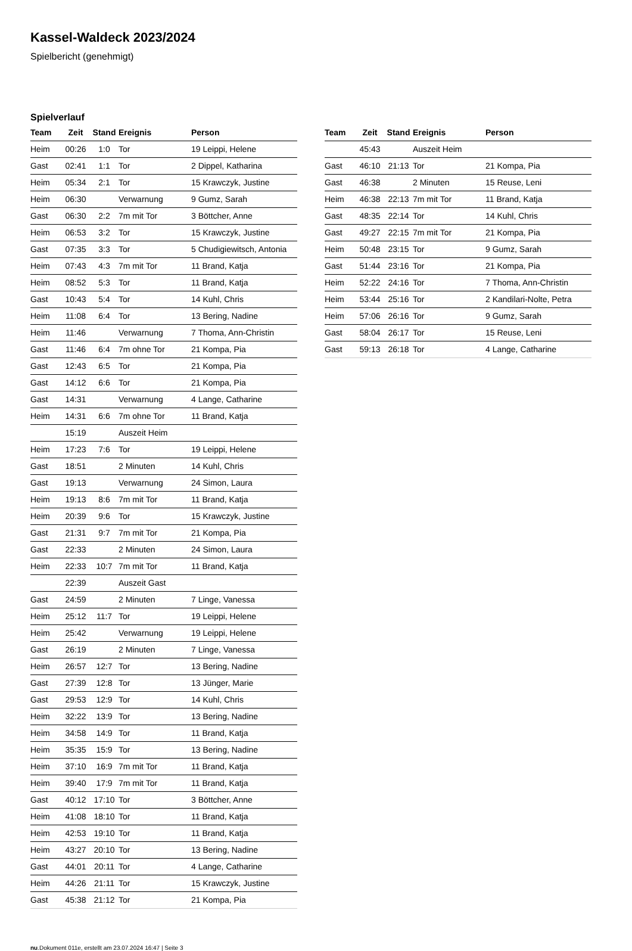Kassel-Waldeck 2023/2024
Spielbericht (genehmigt)
Spielverlauf
| Team | Zeit | Stand | Ereignis | Person |
| --- | --- | --- | --- | --- |
| Heim | 00:26 | 1:0 | Tor | 19 Leippi, Helene |
| Gast | 02:41 | 1:1 | Tor | 2 Dippel, Katharina |
| Heim | 05:34 | 2:1 | Tor | 15 Krawczyk, Justine |
| Heim | 06:30 | | Verwarnung | 9 Gumz, Sarah |
| Gast | 06:30 | 2:2 | 7m mit Tor | 3 Böttcher, Anne |
| Heim | 06:53 | 3:2 | Tor | 15 Krawczyk, Justine |
| Gast | 07:35 | 3:3 | Tor | 5 Chudigiewitsch, Antonia |
| Heim | 07:43 | 4:3 | 7m mit Tor | 11 Brand, Katja |
| Heim | 08:52 | 5:3 | Tor | 11 Brand, Katja |
| Gast | 10:43 | 5:4 | Tor | 14 Kuhl, Chris |
| Heim | 11:08 | 6:4 | Tor | 13 Bering, Nadine |
| Heim | 11:46 | | Verwarnung | 7 Thoma, Ann-Christin |
| Gast | 11:46 | 6:4 | 7m ohne Tor | 21 Kompa, Pia |
| Gast | 12:43 | 6:5 | Tor | 21 Kompa, Pia |
| Gast | 14:12 | 6:6 | Tor | 21 Kompa, Pia |
| Gast | 14:31 | | Verwarnung | 4 Lange, Catharine |
| Heim | 14:31 | 6:6 | 7m ohne Tor | 11 Brand, Katja |
| | 15:19 | | Auszeit Heim | |
| Heim | 17:23 | 7:6 | Tor | 19 Leippi, Helene |
| Gast | 18:51 | | 2 Minuten | 14 Kuhl, Chris |
| Gast | 19:13 | | Verwarnung | 24 Simon, Laura |
| Heim | 19:13 | 8:6 | 7m mit Tor | 11 Brand, Katja |
| Heim | 20:39 | 9:6 | Tor | 15 Krawczyk, Justine |
| Gast | 21:31 | 9:7 | 7m mit Tor | 21 Kompa, Pia |
| Gast | 22:33 | | 2 Minuten | 24 Simon, Laura |
| Heim | 22:33 | 10:7 | 7m mit Tor | 11 Brand, Katja |
| | 22:39 | | Auszeit Gast | |
| Gast | 24:59 | | 2 Minuten | 7 Linge, Vanessa |
| Heim | 25:12 | 11:7 | Tor | 19 Leippi, Helene |
| Heim | 25:42 | | Verwarnung | 19 Leippi, Helene |
| Gast | 26:19 | | 2 Minuten | 7 Linge, Vanessa |
| Heim | 26:57 | 12:7 | Tor | 13 Bering, Nadine |
| Gast | 27:39 | 12:8 | Tor | 13 Jünger, Marie |
| Gast | 29:53 | 12:9 | Tor | 14 Kuhl, Chris |
| Heim | 32:22 | 13:9 | Tor | 13 Bering, Nadine |
| Heim | 34:58 | 14:9 | Tor | 11 Brand, Katja |
| Heim | 35:35 | 15:9 | Tor | 13 Bering, Nadine |
| Heim | 37:10 | 16:9 | 7m mit Tor | 11 Brand, Katja |
| Heim | 39:40 | 17:9 | 7m mit Tor | 11 Brand, Katja |
| Gast | 40:12 | 17:10 | Tor | 3 Böttcher, Anne |
| Heim | 41:08 | 18:10 | Tor | 11 Brand, Katja |
| Heim | 42:53 | 19:10 | Tor | 11 Brand, Katja |
| Heim | 43:27 | 20:10 | Tor | 13 Bering, Nadine |
| Gast | 44:01 | 20:11 | Tor | 4 Lange, Catharine |
| Heim | 44:26 | 21:11 | Tor | 15 Krawczyk, Justine |
| Gast | 45:38 | 21:12 | Tor | 21 Kompa, Pia |
| Team | Zeit | Stand | Ereignis | Person |
| --- | --- | --- | --- | --- |
| | 45:43 | | Auszeit Heim | |
| Gast | 46:10 | 21:13 | Tor | 21 Kompa, Pia |
| Gast | 46:38 | | 2 Minuten | 15 Reuse, Leni |
| Heim | 46:38 | 22:13 | 7m mit Tor | 11 Brand, Katja |
| Gast | 48:35 | 22:14 | Tor | 14 Kuhl, Chris |
| Gast | 49:27 | 22:15 | 7m mit Tor | 21 Kompa, Pia |
| Heim | 50:48 | 23:15 | Tor | 9 Gumz, Sarah |
| Gast | 51:44 | 23:16 | Tor | 21 Kompa, Pia |
| Heim | 52:22 | 24:16 | Tor | 7 Thoma, Ann-Christin |
| Heim | 53:44 | 25:16 | Tor | 2 Kandilari-Nolte, Petra |
| Heim | 57:06 | 26:16 | Tor | 9 Gumz, Sarah |
| Gast | 58:04 | 26:17 | Tor | 15 Reuse, Leni |
| Gast | 59:13 | 26:18 | Tor | 4 Lange, Catharine |
nu.Dokument 011e, erstellt am 23.07.2024 16:47 | Seite 3